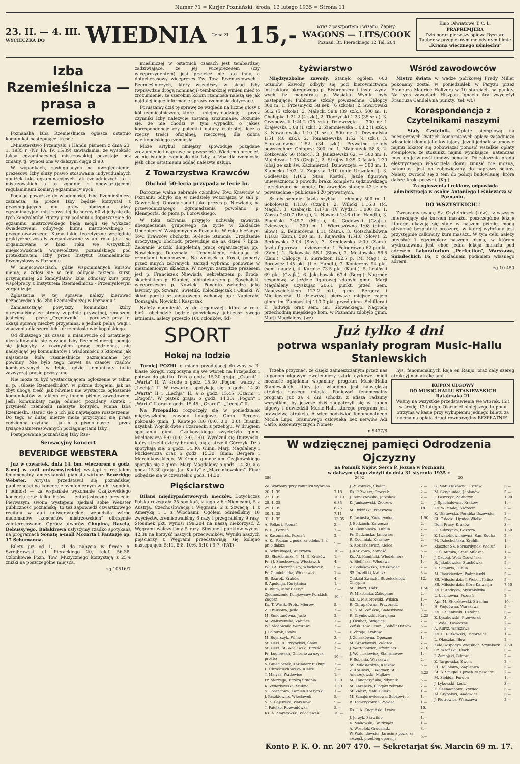Numer 71 = Kurjer Poznański, środa, 13 lutego 1935 = Strona 11
23. II. — 4. III.
WYCIECZKA DO
WIEDNIA
Cena Zł
115,-
wraz z paszportem i wizami. Zapisy:
WAGONS — LITS/COOK
Poznań, Br. Pierackiego 12 Tel. 204
Kino Oświatowe T. C. L.
PRAPREMJERA
Dziś poraz pierwszy śpiewa Ryszard Tauber w przepięknym melodyjnym filmie
„Kraina wiecznego uśmiechu"
Izba Rzemieślnicza — prasa a rzemiosło
Poznańska Izba Rzemieślnicza ogłasza ostatnio komunikat następującej treści:
„Ministerstwo Przemysłu i Handu pismem z dnia 23. 1. 1935 r. (Nr. PA. IV. 15/39) zawiadamia, że wysokość taksy egzaminacyjnej mistrzowskiej pozostaje bez zmiany, tj. wynosi ona w dalszym ciągu zł 90.
W wypadkach, zasługujących na uwzględnienie, prezesowi Izby służy prawo stosowania indywidualnych obniżek taks egzaminacyjnych tak czeladniczych jak i mistrzowskich a to zgodnie z obowiązującemi regulaminami komisyj egzaminacyjnych.
Podając powyższe do wiadomości, Izba Rzemieślnicza zaznacza, że prezes Izby będzie korzystał z przysługujących mu praw obniżenia taksy egzaminacyjnej mistrzowskiej do normy 60 zł jedynie dla tych kandydatów, którzy przy podaniu o dopuszczenie do egzaminu mistrzowskiego będą mogli się wykazać świadectwem, odbytego kursu mistrzowskiego - przygotowawczego. Kursy takie teoretyczne względnie praktyczne zostały zorganizowane w ub. roku jak i są organizowane w bież. roku we wszystkich miejscowościach województwa poznańskiego pod protektoratem Izby przez Instytut Rzemieślniczo-Przemysłowy w Poznaniu.
W miejscowościach, gdzie wspomnianych kursów niema, a zgłosi się w celu odbycia takiego kursu przynajmniej 20 kandydatów, Izba odnośny kurs przy współpracy z Instytutem Rzemieślniczo - Przemysłowym zorganizuje.
Zgłoszenia w tej sprawie należy kierować bezpośrednio do Izby Rzemieślniczej w Poznaniu."
Zamieszczając powyższy komunikat, który otrzymaliśmy ze strony zupełnie prywatnej, zmuszeni jesteśmy — pisze „Orędownik" — poruszyć przy tej okazji sprawę niezbyt przyjemną, a jednak pełną wagi i znaczenia dla szerokich kół rzemiosła wielkopolskiego.
Od dłuższego już czasu, a mianowicie od ostatniego ukształtowania się zarządu Izby Rzemieślniczej, pomija się jakgdyby z rozmysłem prasę codzienną, nie nadsyłając jej komunikatów i wiadomości, z któremi jak najszersze koła rzemieślnicze zaznajamiane być powinny. Nie było tego nawet za czasów rządów komisarycznych w Izbie, gdzie komunikaty takie zazwyczaj prasie przysyłano.
Nie może tu być wystarczającem ogłoszenie w takim n. p. „Głosie Rzemieślnika", w piśmie drogiem, jak na zbyt ubogą treść, jak również nie wystarcza ogłoszenie komunikatów w takiem czy innem piśmie zawodowem. Jeśli komunikaty mają odnieść pożądany skutek i przynieść rzemiosłu należyte korzyści, winna Izba Rzemieśln. starać się o ich jak największe rozszerzenie. Do tego w dużej mierze może przyczynić się prasa codzienna, czytana — jak n. p. pismo nasze — przez tysiące zainteresowanych pociągnięciami Izby.
Postępowanie poznańskiej Izby Rze-
Sensacyjny koncert
BEVERIDGE WEBSTERA
Już w czwartek, dnia 14. bm. wieczorem o godz. 8-mej w auli uniwersyteckiej wystąpi z recitalem fenomenalny amerykański pianista-wirtuoz Beveridge Webster. Artysta przedstawił się poznańskiej publiczności na koncercie symfonicznym w ub. tygodniu i odniósł — za wspaniałe wykonanie Czajkowskiego koncertu oraz kilku bisów — entuzjastyczne przyjęcie. Pierwszym swoim występem zjednał sobie Webster publiczność poznańską, to też zapowiedź czwartkowego recitalu w auli uniwersyteckiej wzbudziła wśród melomanów „koncertów mistrzowskich" olbrzymie zainteresowanie. Oprócz utworów Chopina, Ravela, Debussy'ego, Bałakirewa usłyszymy rzadko spotykaną na programach Sonatę a-moll Mozarta i Fantazję op. 17 Schumanna.
Bilety już od 1,— zł do nabycia w firmie A. Szrejbrowski, ul. Pierackiego 20, telef. 56-38. Członkowie Pozn. Tow. Muzycznego korzystają z 25% zniżki na poszczególne miejsca.
zg 10516/7
mieślniczej w ostatnich czasach jest tembardziej zadziwiające, że jej wiceprezesem (czy wiceprezydentem) jest przecież nie kto inny, a dotychczasowy wiceprezes Zw. Tow. Przemysłowych i Rzemieślniczych, który wszedłszy w skład Izby (wprawdzie drogą nominacji) tembardziej winien mieć to zrozumienie, że szerokim kołom rzemiosła należą się jak najdalej idące informacje sprawy rzemiosła dotyczące.
Poruszamy dziś tę sprawę ze względu na liczne głosy z kół rzemieślniczych, które — miejmy nadzieję — przez czynniki Izby należycie zostaną zrozumiane. Rozumie się, że nie chodzi w tym wypadku o jakieś korespondencje czy polemiki natury osobistej, lecz o rzeczy treści oficjalnej, rzeczowej, dla dobra wielkopolskiego rzemiosła.
Może artykuł niniejszy spowoduje pożądane zrozumienie i naprawę na przyszłość. Wiadomo przecież, że nie istnieje rzemiosło dla Izby, a Izba dla rzemiosła, jeśli chce ostatniemu oddać należyte usługi.
Z Towarzystwa Krawców
Obchód 50-lecia przypada w lecie br.
Doroczne walne zebranie członków Tow. Krawców w Poznaniu odbyło się w niedzielę wczorajszą w sali p. Gaworskiej. Obrady zagaił jako prezes p. Niewiada, na przewodniczącego zgromadzenia powołano p. Klensporfa, do pióra p. Borowskiego.
W toku zebrania przyjęto uchwałę zawarcia ubezpieczenia grupowego na życie w Zakładzie Ubezpieczeń Wzajemnych w Poznaniu. W roku bieżącym Tow. Krawców obchodzi 50-lecie istnienia. Urządzenie uroczystego obchodu przewiduje się na dzień 7 lipca. Zebranie uczciło długoletnią pracę organizacyjną pp.: Nowickiego, Duczmala i Urbańskiego, mianując ich członkami honorowymi. Na wniosek p. Koski, poparty przez innych zebranych, zarząd wybrano ponownie w niezmienionym składzie. W nowym zarządzie prezesem jest p. Franciszek Niewiada, sekretarzem p. Broda, skarbnikiem p. Klupieć, bibliotekarzem p. Spychalski, wiceprezesem p. Nowicki. Ponadto wchodzą jako ławnicy pp. Szwarc, Świetlik, Kołodziejczak i Oliński. W skład pocztu sztandarowego wchodzą pp.: Napierała, Domagała, Nowicki i Kasprzak.
Należy nadmienić, że do organizacji, która w roku bież. obchodzić będzie półwiekowy jubileusz swego istnienia, należy przeszło 100 członków. (kl)
SPORT
Hokej na lodzie
Turniej POZHL o miano przodującej drużyny w B-klasie okręgu rozpoczyna się we wtorek na Przepadku i potrwa do piątku. Dziś o godz. 15.30 grają: „Czarni" i „Warta" II. W środę o godz. 15.30 „Pogoń" walczy z „Lechją" II. W czwartek spotykają się: o godz. 14.30 „Warta" II i „Lechja" II, a o godz. 15.45 „Czarni" i „Pogoń". W piątek grają: o godz. 14.30: „Pogoń" i „Warta" II oraz o godz. 15.45: „Czarni" i „Lechja" II.
Na Przepadku rozpoczęły się w poniedziałek międzyszkolne zawody hokejowe. Gimn. Bergera pokonało gimn. J. Kantego 3:0 (0:0, 0:0, 3:0). Bramki uzyskali Wójcik dwie i Czarnecki z przebóju. W drugiem spotkaniu gimn. Czajkowskiego zwyciężyło gimn. Mickiewicza 5:0 (0:0, 3:0, 2:0). Wyróżnił się Durzyński, który strzelił cztery bramki, piątą strzelił Górczyk. Dziś spotykają się: o godz. 14.30: Gimn. Marji Magdaleny i Mickiewicza oraz o godz. 15.30: Gimn. Bergera i Marcinkowskiego. W środę gimnazjum Czajkowskiego spotyka się z gimn. Marji Magdaleny o godz. 14.30, a o godz. 15.30 grają „Jan Kanty" z „Marcinkowskim". Finał odbędzie się w czwartek o godz. 14.30.
Pięściarstwo
Bilans międzypaństwowych meczów. Dotychczas Polska rozegrała 25 spotkań, z tego z 6 zNiemcami, 5 z Austrją, Czechosłowacją i Węgrami, 2 z Szwecją, 1 z Ameryką i 1 z Włochami. Ogółem odnieśliśmy 10 zwycięstw, zremisowaliśmy 6 razy i przegraliśmy 9 razy. Stosunek pkt. wynosi 199:204 na naszą niekorzyść. Z Węgrami walczyliśmy 5 razy. Stosunek punktów wynosi 42:38 na korzyść naszych przeciwników. Wyniki naszych pięściarzy z Węgrami przedstawiają się kolejno następująco: 5:11, 8:8, 10:6, 6:10 i 9:7. (PAT)
Łyżwiarstwo
Międzyszkolne zawody. Stanęło ogółem 600 uczniów. Zawody odbyły się pod kierownictwem instruktora okręgowego p. Eisbrennera i instr. wydz. wych. fiz. magistratu p. Wasiaka. Wyniki były następujące: Publiczne szkoły powszechne: Chłopcy 300 m: 1. Przesmycki 58 sek. (6 szkoła), 2. Sworowski 58.2 (5 szkoła), 3. Małecki 59.8 (39 sz.k.). 500 m: 1. Chałupka 1:21.2 (4 szk.), 2. Tłoczyński 1:23 (35 szk.), 3. Grzybowski 1:24.2 (35 szk.). Dziewczęta — 300 m: 1 Krajewska 1:08 (1 szk.), 2. Ziemniewska 1:08.2 (1 szk.), 3. Nowakowska 1:10 (1 szk.). 500 m: 1. Drzymalska 1:51 (40 szk.), 2. Tomaszewska 1:52 (4 szk.), 3. Florczakówna 1:52 (34 szk.). Prywatne szkoły powszechne: Chłopcy: 300 m: 1. Majchrzak 58.8, 2. Kotkowiak 60 (Marc.), 3. Janiszewski 62. — 500 m: 1. Majchrzak 1:35 (Czajk.), 2. Strojny 1:35 3 Jasiak 1:39 (obaj ze szk św. Kazimierza). Dziewczęta — 300 m: 1. Klabecka 1:02, 2. Zagaska 1:10 (obie Urszulanki), 3. Godlewska 1:16.2 (Stan. Kostki). Jazdę figurową unieważniono z powodu braku kompletu sędziowskiego i przełożono na sobotę. Do zawodów stanęły 43 szkoły powszechne - publiczne i 20 prywatnych.
Szkoły średnie: Jazda szybka — chłopcy 500 m: 1. Sokołowski 1:13.6 (Czajk.), 2. Wilicki 1:16.8 (M. Magd.), 3. Czabajski 1:17.9 (IV Wydz.). 1.000 m: 1. Wusza 2:40.7 (Berg.), 2. Nowicki 2:46 (Lic. Handl.), 3. Pluciński 2:49.2 (Mick.), 4. Godowski (Czajk.). Dziewczęta — 300 m: 1. Wieruszówna 1:08 (gimn. Słow.), 2. Felnerówna 1:11 (Zam.), 3. Gotschalkówna 1:18.8 (Zam.). 500 m: 1. Kujawska 1:54.8 (Słow.), 2. Berkowska 2:04 (Słw.), 3. Kręglewska 2:09 (Zam.). Jazda figurowa — dziewczęta: 1. Felnerówna 62 punkt. (Zam.), 2. Bąkowska 58.1 (Słow.), 3. Mostowska 56.5 (Zam.). Chłopcy: 1. Sieradzon 162.5 p. (M. Mag.), 2. Borowicz 145 pkt. (Lic. Handl.), 3. Konieczny 94 pkt. (sem. naucz.), 4. Kurpisz 73.5 pkt. (Kant.), 5. Lesiński 69 pkt. (Czajk.), 6. Jakubowski 63.4 (Berg.). Nagrodę zespołową w jeździe figurowej zdobyło gimn. Marji Magdaleny uzyskując 206.1 punkt. przed Sem. Nauczycielskiem 127.2 pkt., gimn. Bergera i Mickiewicza. U dziewcząt pierwsze miejsce zajęło gimn. im. Zamoyskiej 113.3 pkt. przed gimn. Schillera i K. Jadwigi oraz sem. im. Słowackiego. Nagrodę przechodnią miejskiego kom. w Poznaniu zdobyło gimn. Marji Magdaleny. (wz)
Wśród zawodowców
Mistrz świata w wadze piórkowej Fredy Miller pokonany został w poniedziałek w Paryżu przez Francuza Maurice Holtzera w 10 starciach na punkty. Na tych zawodach Hiszpan Ignacio Ara zwyciężył Francuza Candela na punkty. (tel. wł.)
Korespondencja z Czytelnikami naszymi
— Stały Czytelnik. Opłatę stemplową na miesięcznych kwitach komornianych opłaca zasadniczo właściciel domu jako kwitujący. Jeżeli jednak w umowie najmu lokator się zobowiązał ponosić wszelkie opłaty stemplowe, ze stosunku najmu wynikające, natenczas musi on je w myśl umowy ponosić. Do założenia prądu elektrycznego właściciela domu zmusić nie można, natomiast jest on zobowiązany do naprawy ściany. Należy zwrócić się z tem do policji budowlanej, która dalsze kroki poczyni. (Kg.)
Za ogłoszenia i reklamy odpowiada administracja w osobie Antoniego Leśniewicza w Poznaniu.
DO WSZYSTKICH!!
Zwracamy uwagę Sz. Czytelniczek (ków), iż wszyscy interesujący się kursem masażu, poszczególne lekcje którego ukazują się stale w naszem piśmie, mogą otrzymać bezpłatnie broszurę, w której wyłożony jest przystępnie całkowity kurs masażu. W tym celu należy przesłać 1 egzemplarz naszego pisma, w którym wydrukowana jest choć jedna lekcja masażu pod adresem: Laboratorium „Perfection", Warszawa, Śniadeckich 16, z dokładnem podaniem własnego adresu.
zg 10 450
Już tylko 4 dni
potrwa wspaniały program Music-Hallu Staniewskich
Trzeba przyznać, że dzięki zamieszczanym przez nas kuponom ulgowym zwolenniczy sztuki cyrkowej mieli możność oglądania wspaniały program Music-Hallu Staniewskich, który jak wiadomo jest największą atrakcją naszego miasta. Ponieważ fenomenalny program już za 4 dni schodzi z afisza radzimy wszystkim, by jeszcze dziś zaopatrzyli się w kupon ulgowy i odwiedzili Music-Hall, którego program jest prawdziwą atrakcją. A więc podziwiać fenomenalnego Nicola Lupo, bramowego człowieka bez nerwów Adi Carlo, ekscentrycznych Nomet-
n 5437/8
hys, fenomenalnych Raja en Ranjo, oraz cały szereg atrakcyj nad atrakcjami.
KUPON ULGOWY
DO MUSIC-HALLU STANIEWSKICH
Ratajczaka 21
Ważny na wszystkie przedstawienia we wtorek, 12 i w środę, 13 lutego. Okaziciel niniejszego kuponu otrzyma w kasie przy wykupieniu jednego biletu za normalną opłatą drugi równorzędny BEZPŁATNIE.
W wdzięcznej pamięci Odrodzenia Ojczyzny
na Pomnik Najśw. Serca P. Jezusa w Poznaniu
w dalszym ciągu złożyli do dnia 31 stycznia 1935 r.
| 386 | | 2692 | 30 |
| Ze Skarbony przy Pomniku wybrano: | |
| 26. 1. 35 | 7.18 |
| 27. 1. 35 | 10.13 |
| 28. 1. 35 | 6.35 |
| 29. 1. 35 | 8.25 |
| 30. 1. 35 | 7.11 |
| 31. 1. 35 | 13.05 |
| A. Pelkert, Poznań | 3.— |
| W. R., Poznań | 2.— |
| A. Kaczmarek, Poznań | 2.— |
| A. K., Poznań z podz. za odebr. 1. z pr. o dalsze | 5.— |
| A. Schreivogel, Warszawa | 10.— |
| SS. Służebniczki N. M. P., Kraków | 1.— |
| Fr. i J. Snochowscy, Włocławek | 4.— |
| Wł. i A. Pierzchalscy, Włocławek | 5.— |
| Fr. Chmielnicka, Włocławek | 1.— |
| St. Szarek, Kraków | 4.— |
| S. Apolonja, Kortytnica | 1.— |
| R. Blum, Młodzieszyn | 2.— |
| Zjednoczenie Kolejowców Polskich, Zagórz | 10.— |
| Ks. T. Wasik, Prob., Mierów | 5.— |
| Z. Krausowa, Jasło | 2.— |
| M. Smietanówna, Jasło | 2.— |
| M. Waliszewska, Zabińce | 2.— |
| Wł. Słodownik, Warszawa | 2.— |
| J. Poltorak, Lwów | 2.— |
| M. Bojarczyk, Wilno | 3.— |
| St. sierż. B. Przybylski, Śnów | 3.— |
| St. sierż. St. Waclawski, Brześć | 3.— |
| Fr. Ługiewska, Gniezno za uzysk. prośbę | 10.— |
| S. Gnieciorzek, Kazimierz Biskupi | 2.— |
| L. Chrościechowska, Kielce | 2.— |
| T. Małysa, Wadowice | 1.— |
| Fr. Sierzega, Brzózą Studnia | 1.50 |
| K. Zwierkowska, Stubno | 1.50 |
| S. Lorencowa, Kamień Koszyrski | 1.— |
| J. Paszkiewicz, Włocławek | 5.— |
| S. Z. Gajewska, Warszawa | 5.— |
| T. Pałejko, Rozwadówka | 5.— |
| Ks. A. Zmysłowski, Włocławek | 10.— |
| J. Żukowska, Skałat | 2.— |
| Ks. P. Zwierz, Stoczek | 2.— |
| J. Tomaszewska, Jarosław | 2.— |
| K. Janiszewski, Złoczew | 2.— |
| M. Rybińska, Warszawa | 18.— |
| K. Jasińska, Zwierzyniec | 1.50 |
| J. Bodzioch, Zarzecze | 2.— |
| M. Ziembińska, Lublin | 2.— |
| Fr. Dudzińska, Janowiec | 2.— |
| R. Dochniak, Kazanów | 2.— |
| S. Kozierkiewicz, Kielce | 2.— |
| J. Kozikowa, Zamość | 5.— |
| Ks. Al. Kamiński, Włodzimierz | 1.— |
| A. Bielińska, Włodawa | 1.— |
| Z. Bodakowska, Truskawiec | 2.— |
| SS. Józefitki, Kalusz | 3.— |
| Oddział Związku Strzeleckiego, Chryplin | 12.— |
| M. Ekiert, Łódź | 1.50 |
| W. Mixstacka, Zakopane | 2.— |
| Ks. K. Misiorowski, Wilsica | 1.— |
| R. Chrapkówna, Przybradź | 1.— |
| K. S. M. Żeńskie, Smieszkowo | 3.— |
| R. Drynkowski, Kurzjama | 2.25 |
| J. Okulicz, Święcice | 2.— |
| Żeńsk. Tow. Gimn. „Sokół" Ostrów | 5.— |
| F. Zbroja, Kraków | 2.— |
| J. Żelazkówna, Opoczno | 1.— |
| M. Szawłowski, Załoźce | 2.— |
| J. Wartanowicz, Dźwiniacz | 2.10 |
| J. Wójcickiewicz, Stanisławów | 1.— |
| F. Sobania, Warszawa | 2.— |
| SS. Miłosierdzia, Kraków | 5.— |
| Z. Kosiński, J. Wagner, St. Andrzejewski, Majków | 6.25 |
| M. Konopczyńska, Młynnik | 5.— |
| M. Zarebska, Głogów zebrane | 2.— |
| St. Zalisz, Mała Głusza | 1.— |
| M. Sznajdrowiczowa, Sobkowice | 1.— |
| B. Tomczykówna, Żywiec | 1.— |
| Ks. J. A. Knopiński, Lwów | 10.— |
| J. Jerzyk, Skrwilno | 1.— |
| K. Makowski, Grudziądz | 1.— |
| A. Wesołek, Grudziądz | 3.— |
| W. Walendowska, Jarocin z podz. za szczęśl. przebieg operacji | 5.— |
| G. Matuszakówna, Ostrów | 5.— |
| M. Skryhuniec, Jabłonów | 5.— |
| J. Łaszczyk, Zakliczyn | 1.90 |
| J. Spilchalówna, Kraków | 1.— |
| Ks. W. Madej, Szczecin | 5.— |
| K. Ułatowska, Porąbka Uszewska | 2.— |
| St. Osiecki, Lipnica Wielka | 5.— |
| Dom Pracy, Kraków | 3.— |
| E. Zubrzycka, Goszcza | 1.50 |
| Z. Iwaszkiewiczówna, San. Rudka | 2.— |
| M. Dziechcińska, Żychlin | 1.— |
| Klasztor SS. Bernardynek, Wieluń | 1.— |
| E. S. Mirska, Stara Miłosna | 1.— |
| J. Czubaj, Wola Osowińska | 3.— |
| B. Jakubowska, Stachówka | 5.— |
| Z. Samurło, Lublin | 2.— |
| Al. Roszkiewicz, Podpniewki | 5.— |
| SS. Miłosierdzia T. Weber, Kalisz | 5.— |
| SS. Miłosierdzia, Góra Kalwarja | 7.50 |
| Ks. P. Andryka, Myszakówka | 5.— |
| L. Łuzinówna, Poznań | 2.— |
| Apr. M. Steczkowski, Strzelno | 10.— |
| H. Wojdówna, Warszawa | 5.— |
| Ks. T. Sieniwski, Ustobna | 5.— |
| Z. Łysakowski, Przeworsk | 3.— |
| F. Wdel, Ławeczne | 2.— |
| A. Kurtz, Warszawa | 5.— |
| Ks. R. Rutkowski, Pogorzelce | 1.— |
| L. Okuszko, Iłłów | 2.— |
| Koło Gospodyń Wiejskich, Szymbark | 2.50 |
| Cz. Wrońska, Płock | 5.— |
| J. Zamojski, Biłgoraj | 2.— |
| Z. Targowska, Zwola | 2.— |
| Fl. Hollolowa, Waplenica | 5.— |
| St. S. Smigiel z prośb. w pew. int. | 2.— |
| M. Siebida, Fordon | 1.— |
| J. Łykowski, Łódź | 3.— |
| K. Seemannowa, Żywiec | 5.— |
| Al. Szybalski, Wadowice | 5.— |
| J. Piotrowicz, Warszawa | 2.— |
Konto P. K. O. nr. 207 470. — Sekretarjat św. Marcin 69 m. 17.